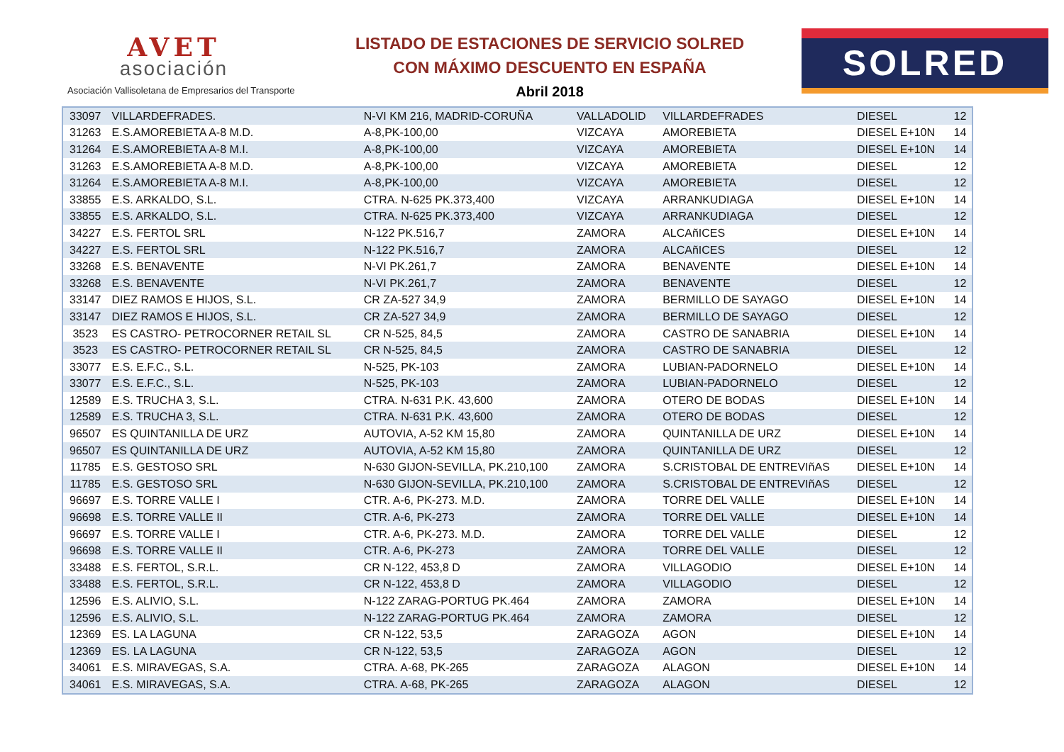AVET
asociación
Asociación Vallisoletana de Empresarios del Transporte
LISTADO DE ESTACIONES DE SERVICIO SOLRED
CON MÁXIMO DESCUENTO EN ESPAÑA
Abril 2018
SOLRED
| 33097 | VILLARDEFRADES. | N-VI KM 216, MADRID-CORUÑA | VALLADOLID | VILLARDEFRADES | DIESEL | 12 |
| 31263 | E.S.AMOREBIETA A-8 M.D. | A-8,PK-100,00 | VIZCAYA | AMOREBIETA | DIESEL E+10N | 14 |
| 31264 | E.S.AMOREBIETA A-8 M.I. | A-8,PK-100,00 | VIZCAYA | AMOREBIETA | DIESEL E+10N | 14 |
| 31263 | E.S.AMOREBIETA A-8 M.D. | A-8,PK-100,00 | VIZCAYA | AMOREBIETA | DIESEL | 12 |
| 31264 | E.S.AMOREBIETA A-8 M.I. | A-8,PK-100,00 | VIZCAYA | AMOREBIETA | DIESEL | 12 |
| 33855 | E.S. ARKALDO, S.L. | CTRA. N-625 PK.373,400 | VIZCAYA | ARRANKUDIAGA | DIESEL E+10N | 14 |
| 33855 | E.S. ARKALDO, S.L. | CTRA. N-625 PK.373,400 | VIZCAYA | ARRANKUDIAGA | DIESEL | 12 |
| 34227 | E.S. FERTOL SRL | N-122 PK.516,7 | ZAMORA | ALCAñICES | DIESEL E+10N | 14 |
| 34227 | E.S. FERTOL SRL | N-122 PK.516,7 | ZAMORA | ALCAñICES | DIESEL | 12 |
| 33268 | E.S. BENAVENTE | N-VI PK.261,7 | ZAMORA | BENAVENTE | DIESEL E+10N | 14 |
| 33268 | E.S. BENAVENTE | N-VI PK.261,7 | ZAMORA | BENAVENTE | DIESEL | 12 |
| 33147 | DIEZ RAMOS E HIJOS, S.L. | CR ZA-527 34,9 | ZAMORA | BERMILLO DE SAYAGO | DIESEL E+10N | 14 |
| 33147 | DIEZ RAMOS E HIJOS, S.L. | CR ZA-527 34,9 | ZAMORA | BERMILLO DE SAYAGO | DIESEL | 12 |
| 3523 | ES CASTRO- PETROCORNER RETAIL SL | CR N-525, 84,5 | ZAMORA | CASTRO DE SANABRIA | DIESEL E+10N | 14 |
| 3523 | ES CASTRO- PETROCORNER RETAIL SL | CR N-525, 84,5 | ZAMORA | CASTRO DE SANABRIA | DIESEL | 12 |
| 33077 | E.S. E.F.C., S.L. | N-525, PK-103 | ZAMORA | LUBIAN-PADORNELO | DIESEL E+10N | 14 |
| 33077 | E.S. E.F.C., S.L. | N-525, PK-103 | ZAMORA | LUBIAN-PADORNELO | DIESEL | 12 |
| 12589 | E.S. TRUCHA 3, S.L. | CTRA. N-631 P.K. 43,600 | ZAMORA | OTERO DE BODAS | DIESEL E+10N | 14 |
| 12589 | E.S. TRUCHA 3, S.L. | CTRA. N-631 P.K. 43,600 | ZAMORA | OTERO DE BODAS | DIESEL | 12 |
| 96507 | ES QUINTANILLA DE URZ | AUTOVIA, A-52 KM 15,80 | ZAMORA | QUINTANILLA DE URZ | DIESEL E+10N | 14 |
| 96507 | ES QUINTANILLA DE URZ | AUTOVIA, A-52 KM 15,80 | ZAMORA | QUINTANILLA DE URZ | DIESEL | 12 |
| 11785 | E.S. GESTOSO SRL | N-630 GIJON-SEVILLA, PK.210,100 | ZAMORA | S.CRISTOBAL DE ENTREVIñAS | DIESEL E+10N | 14 |
| 11785 | E.S. GESTOSO SRL | N-630 GIJON-SEVILLA, PK.210,100 | ZAMORA | S.CRISTOBAL DE ENTREVIñAS | DIESEL | 12 |
| 96697 | E.S. TORRE VALLE I | CTR. A-6, PK-273. M.D. | ZAMORA | TORRE DEL VALLE | DIESEL E+10N | 14 |
| 96698 | E.S. TORRE VALLE II | CTR. A-6, PK-273 | ZAMORA | TORRE DEL VALLE | DIESEL E+10N | 14 |
| 96697 | E.S. TORRE VALLE I | CTR. A-6, PK-273. M.D. | ZAMORA | TORRE DEL VALLE | DIESEL | 12 |
| 96698 | E.S. TORRE VALLE II | CTR. A-6, PK-273 | ZAMORA | TORRE DEL VALLE | DIESEL | 12 |
| 33488 | E.S. FERTOL, S.R.L. | CR N-122, 453,8 D | ZAMORA | VILLAGODIO | DIESEL E+10N | 14 |
| 33488 | E.S. FERTOL, S.R.L. | CR N-122, 453,8 D | ZAMORA | VILLAGODIO | DIESEL | 12 |
| 12596 | E.S. ALIVIO, S.L. | N-122 ZARAG-PORTUG PK.464 | ZAMORA | ZAMORA | DIESEL E+10N | 14 |
| 12596 | E.S. ALIVIO, S.L. | N-122 ZARAG-PORTUG PK.464 | ZAMORA | ZAMORA | DIESEL | 12 |
| 12369 | ES. LA LAGUNA | CR N-122, 53,5 | ZARAGOZA | AGON | DIESEL E+10N | 14 |
| 12369 | ES. LA LAGUNA | CR N-122, 53,5 | ZARAGOZA | AGON | DIESEL | 12 |
| 34061 | E.S. MIRAVEGAS, S.A. | CTRA. A-68, PK-265 | ZARAGOZA | ALAGON | DIESEL E+10N | 14 |
| 34061 | E.S. MIRAVEGAS, S.A. | CTRA. A-68, PK-265 | ZARAGOZA | ALAGON | DIESEL | 12 |